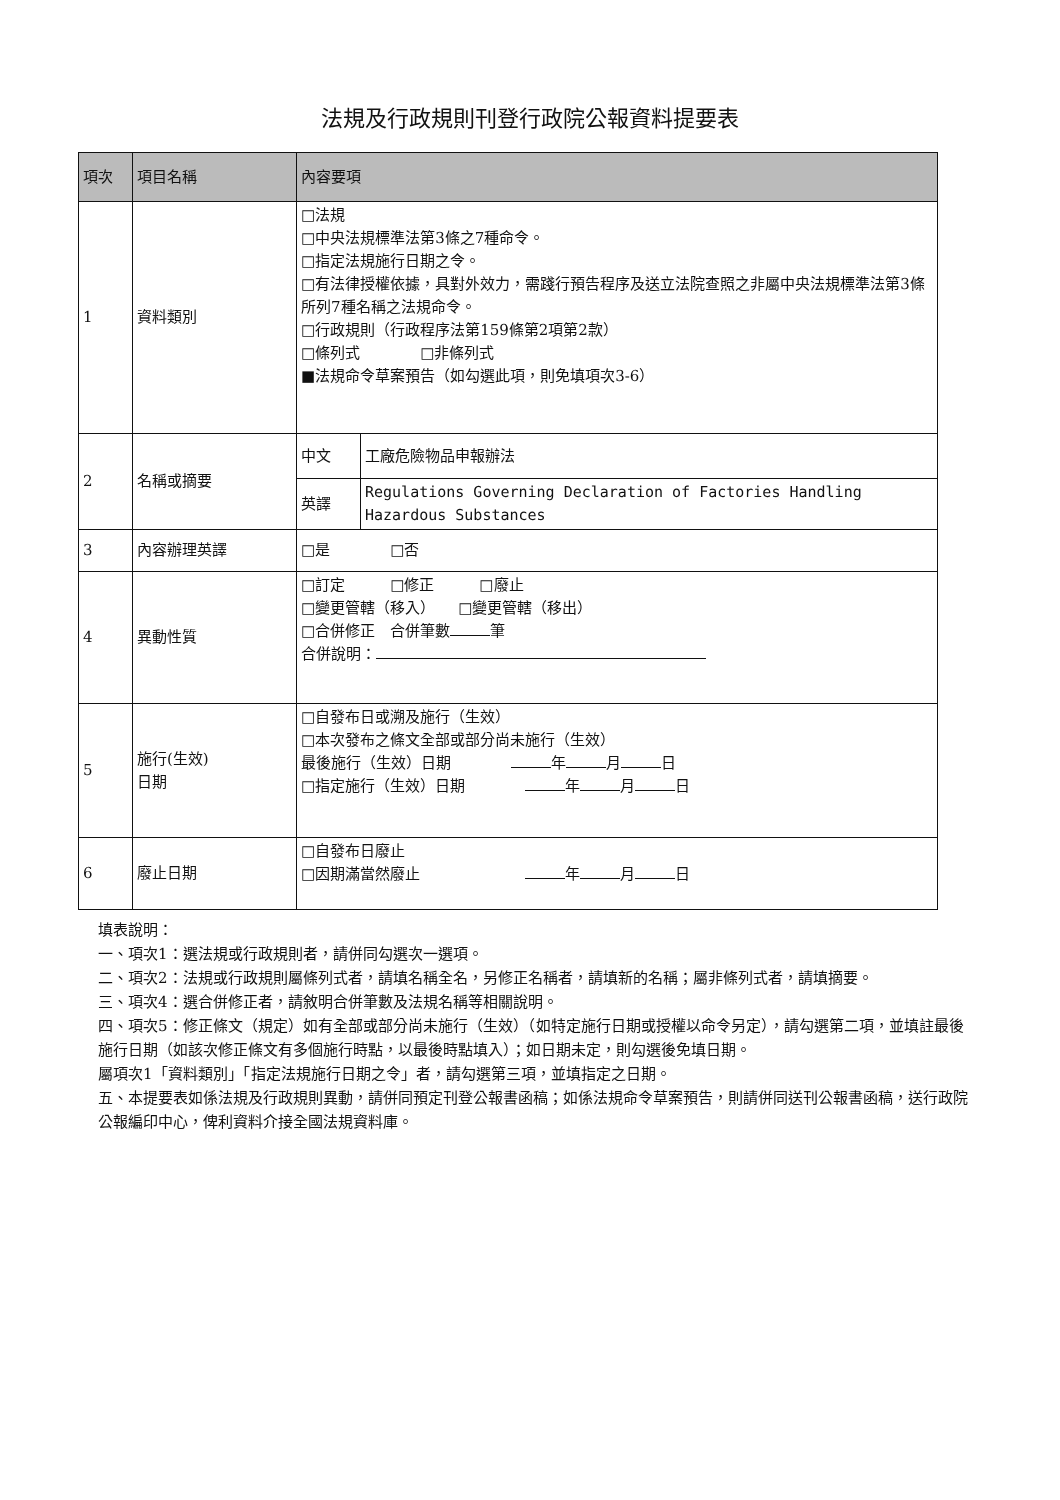法規及行政規則刊登行政院公報資料提要表
| 項次 | 項目名稱 | 內容要項 | |
| --- | --- | --- | --- |
| 1 | 資料類別 | □法規 □中央法規標準法第3條之7種命令。 □指定法規施行日期之令。 □有法律授權依據，具對外效力，需踐行預告程序及送立法院查照之非屬中央法規標準法第3條所列7種名稱之法規命令。 □行政規則（行政程序法第159條第2項第2款） □條列式 □非條列式 ■法規命令草案預告（如勾選此項，則免填項次3-6） | |
| 2 | 名稱或摘要 | 中文 | 工廠危險物品申報辦法 |
| | | 英譯 | Regulations Governing Declaration of Factories Handling Hazardous Substances |
| 3 | 內容辦理英譯 | □是 □否 | |
| 4 | 異動性質 | □訂定 □修正 □廢止 □變更管轄（移入） □變更管轄（移出） □合併修正 合併筆數 筆 合併說明： | |
| 5 | 施行(生效) 日期 | □自發布日或溯及施行（生效） □本次發布之條文全部或部分尚未施行（生效） 最後施行（生效）日期 年 月 日 □指定施行（生效）日期 年 月 日 | |
| 6 | 廢止日期 | □自發布日廢止 □因期滿當然廢止 年 月 日 | |
填表說明：
一、項次1：選法規或行政規則者，請併同勾選次一選項。
二、項次2：法規或行政規則屬條列式者，請填名稱全名，另修正名稱者，請填新的名稱；屬非條列式者，請填摘要。
三、項次4：選合併修正者，請敘明合併筆數及法規名稱等相關說明。
四、項次5：修正條文（規定）如有全部或部分尚未施行（生效）（如特定施行日期或授權以命令另定），請勾選第二項，並填註最後施行日期（如該次修正條文有多個施行時點，以最後時點填入）；如日期未定，則勾選後免填日期。
屬項次1「資料類別」「指定法規施行日期之令」者，請勾選第三項，並填指定之日期。
五、本提要表如係法規及行政規則異動，請併同預定刊登公報書函稿；如係法規命令草案預告，則請併同送刊公報書函稿，送行政院公報編印中心，俾利資料介接全國法規資料庫。